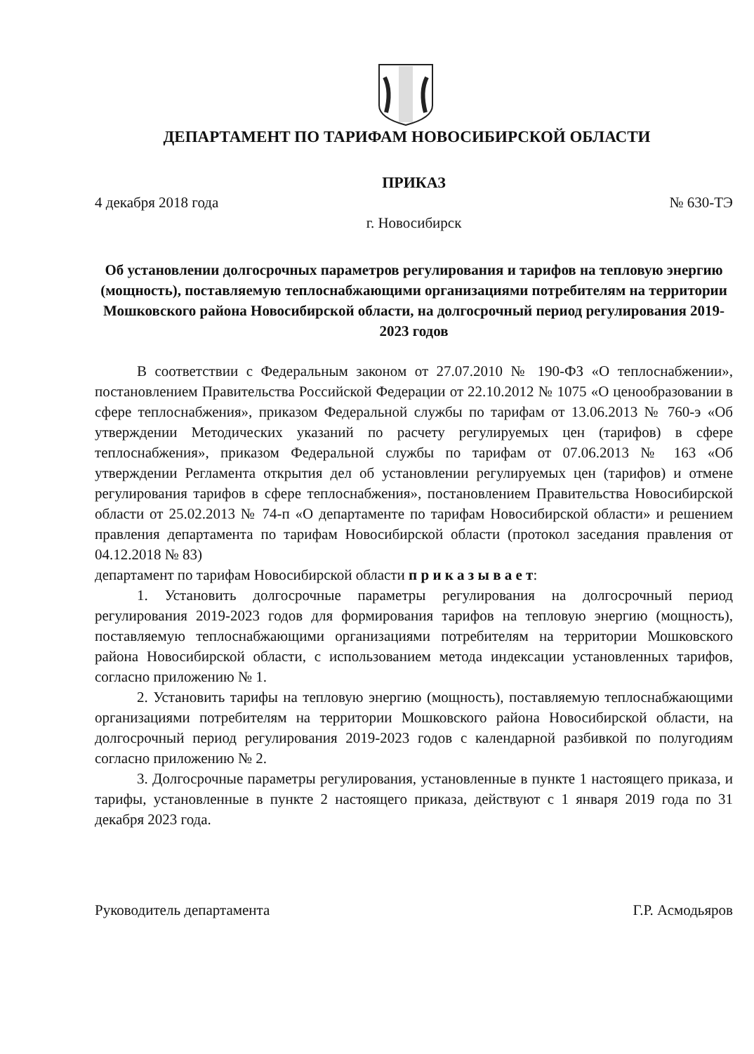ДЕПАРТАМЕНТ ПО ТАРИФАМ НОВОСИБИРСКОЙ ОБЛАСТИ
ПРИКАЗ
4 декабря 2018 года № 630-ТЭ
г. Новосибирск
Об установлении долгосрочных параметров регулирования и тарифов на тепловую энергию (мощность), поставляемую теплоснабжающими организациями потребителям на территории Мошковского района Новосибирской области, на долгосрочный период регулирования 2019-2023 годов
В соответствии с Федеральным законом от 27.07.2010 № 190-ФЗ «О теплоснабжении», постановлением Правительства Российской Федерации от 22.10.2012 № 1075 «О ценообразовании в сфере теплоснабжения», приказом Федеральной службы по тарифам от 13.06.2013 № 760-э «Об утверждении Методических указаний по расчету регулируемых цен (тарифов) в сфере теплоснабжения», приказом Федеральной службы по тарифам от 07.06.2013 № 163 «Об утверждении Регламента открытия дел об установлении регулируемых цен (тарифов) и отмене регулирования тарифов в сфере теплоснабжения», постановлением Правительства Новосибирской области от 25.02.2013 № 74-п «О департаменте по тарифам Новосибирской области» и решением правления департамента по тарифам Новосибирской области (протокол заседания правления от 04.12.2018 № 83)
департамент по тарифам Новосибирской области п р и к а з ы в а е т:
1. Установить долгосрочные параметры регулирования на долгосрочный период регулирования 2019-2023 годов для формирования тарифов на тепловую энергию (мощность), поставляемую теплоснабжающими организациями потребителям на территории Мошковского района Новосибирской области, с использованием метода индексации установленных тарифов, согласно приложению № 1.
2. Установить тарифы на тепловую энергию (мощность), поставляемую теплоснабжающими организациями потребителям на территории Мошковского района Новосибирской области, на долгосрочный период регулирования 2019-2023 годов с календарной разбивкой по полугодиям согласно приложению № 2.
3. Долгосрочные параметры регулирования, установленные в пункте 1 настоящего приказа, и тарифы, установленные в пункте 2 настоящего приказа, действуют с 1 января 2019 года по 31 декабря 2023 года.
Руководитель департамента Г.Р. Асмодьяров